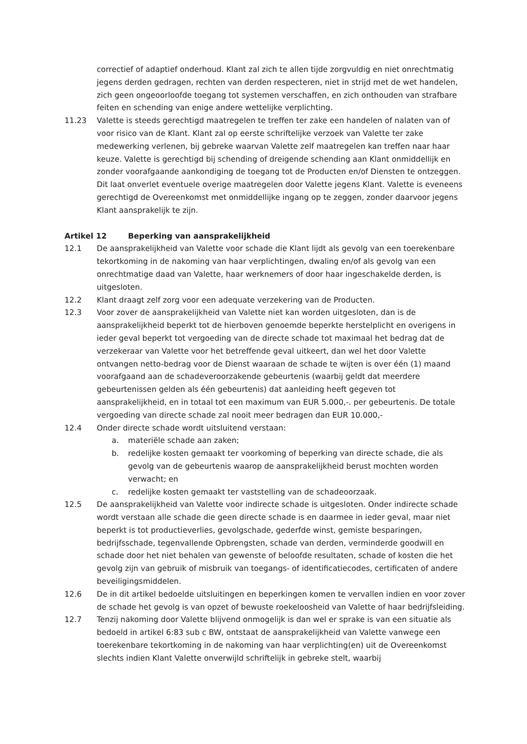correctief of adaptief onderhoud. Klant zal zich te allen tijde zorgvuldig en niet onrechtmatig jegens derden gedragen, rechten van derden respecteren, niet in strijd met de wet handelen, zich geen ongeoorloofde toegang tot systemen verschaffen, en zich onthouden van strafbare feiten en schending van enige andere wettelijke verplichting.
11.23 Valette is steeds gerechtigd maatregelen te treffen ter zake een handelen of nalaten van of voor risico van de Klant. Klant zal op eerste schriftelijke verzoek van Valette ter zake medewerking verlenen, bij gebreke waarvan Valette zelf maatregelen kan treffen naar haar keuze. Valette is gerechtigd bij schending of dreigende schending aan Klant onmiddellijk en zonder voorafgaande aankondiging de toegang tot de Producten en/of Diensten te ontzeggen. Dit laat onverlet eventuele overige maatregelen door Valette jegens Klant. Valette is eveneens gerechtigd de Overeenkomst met onmiddellijke ingang op te zeggen, zonder daarvoor jegens Klant aansprakelijk te zijn.
Artikel 12 Beperking van aansprakelijkheid
12.1 De aansprakelijkheid van Valette voor schade die Klant lijdt als gevolg van een toerekenbare tekortkoming in de nakoming van haar verplichtingen, dwaling en/of als gevolg van een onrechtmatige daad van Valette, haar werknemers of door haar ingeschakelde derden, is uitgesloten.
12.2 Klant draagt zelf zorg voor een adequate verzekering van de Producten.
12.3 Voor zover de aansprakelijkheid van Valette niet kan worden uitgesloten, dan is de aansprakelijkheid beperkt tot de hierboven genoemde beperkte herstelplicht en overigens in ieder geval beperkt tot vergoeding van de directe schade tot maximaal het bedrag dat de verzekeraar van Valette voor het betreffende geval uitkeert, dan wel het door Valette ontvangen netto-bedrag voor de Dienst waaraan de schade te wijten is over één (1) maand voorafgaand aan de schadeveroorzakende gebeurtenis (waarbij geldt dat meerdere gebeurtenissen gelden als één gebeurtenis) dat aanleiding heeft gegeven tot aansprakelijkheid, en in totaal tot een maximum van EUR 5.000,-. per gebeurtenis. De totale vergoeding van directe schade zal nooit meer bedragen dan EUR 10.000,-
12.4 Onder directe schade wordt uitsluitend verstaan:
a. materiële schade aan zaken;
b. redelijke kosten gemaakt ter voorkoming of beperking van directe schade, die als gevolg van de gebeurtenis waarop de aansprakelijkheid berust mochten worden verwacht; en
c. redelijke kosten gemaakt ter vaststelling van de schadeoorzaak.
12.5 De aansprakelijkheid van Valette voor indirecte schade is uitgesloten. Onder indirecte schade wordt verstaan alle schade die geen directe schade is en daarmee in ieder geval, maar niet beperkt is tot productieverlies, gevolgschade, gederfde winst, gemiste besparingen, bedrijfsschade, tegenvallende Opbrengsten, schade van derden, verminderde goodwill en schade door het niet behalen van gewenste of beloofde resultaten, schade of kosten die het gevolg zijn van gebruik of misbruik van toegangs- of identificatiecodes, certificaten of andere beveiligingsmiddelen.
12.6 De in dit artikel bedoelde uitsluitingen en beperkingen komen te vervallen indien en voor zover de schade het gevolg is van opzet of bewuste roekeloosheid van Valette of haar bedrijfsleiding.
12.7 Tenzij nakoming door Valette blijvend onmogelijk is dan wel er sprake is van een situatie als bedoeld in artikel 6:83 sub c BW, ontstaat de aansprakelijkheid van Valette vanwege een toerekenbare tekortkoming in de nakoming van haar verplichting(en) uit de Overeenkomst slechts indien Klant Valette onverwijld schriftelijk in gebreke stelt, waarbij